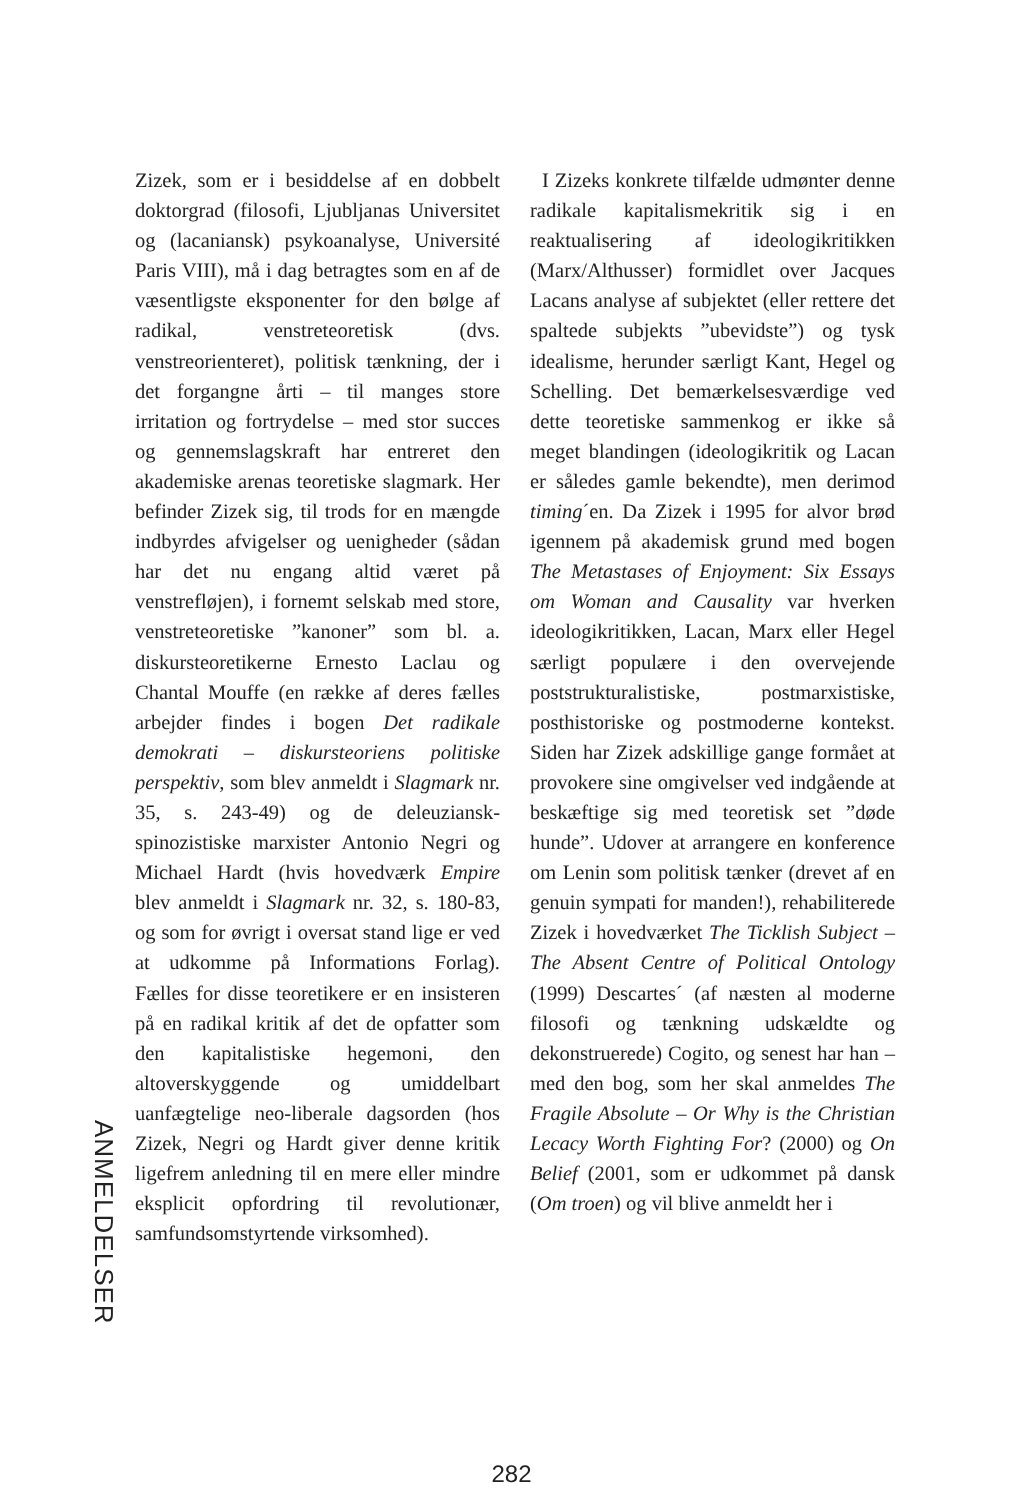Zizek, som er i besiddelse af en dobbelt doktorgrad (filosofi, Ljubljanas Universitet og (lacaniansk) psykoanalyse, Université Paris VIII), må i dag betragtes som en af de væsentligste eksponenter for den bølge af radikal, venstreteoretisk (dvs. venstreorienteret), politisk tænkning, der i det forgangne årti – til manges store irritation og fortrydelse – med stor succes og gennemslagskraft har entreret den akademiske arenas teoretiske slagmark. Her befinder Zizek sig, til trods for en mængde indbyrdes afvigelser og uenigheder (sådan har det nu engang altid været på venstrefløjen), i fornemt selskab med store, venstreteoretiske ”kanoner” som bl. a. diskursteoretikerne Ernesto Laclau og Chantal Mouffe (en række af deres fælles arbejder findes i bogen Det radikale demokrati – diskursteoriens politiske perspektiv, som blev anmeldt i Slagmark nr. 35, s. 243-49) og de deleuziansk-spinozistiske marxister Antonio Negri og Michael Hardt (hvis hovedværk Empire blev anmeldt i Slagmark nr. 32, s. 180-83, og som for øvrigt i oversat stand lige er ved at udkomme på Informations Forlag). Fælles for disse teoretikere er en insisteren på en radikal kritik af det de opfatter som den kapitalistiske hegemoni, den altoverskyggende og umiddelbart uanfægtelige neo-liberale dagsorden (hos Zizek, Negri og Hardt giver denne kritik ligefrem anledning til en mere eller mindre eksplicit opfordring til revolutionær, samfundsomstyrtende virksomhed).
I Zizeks konkrete tilfælde udmønter denne radikale kapitalismekritik sig i en reaktualisering af ideologikritikken (Marx/Althusser) formidlet over Jacques Lacans analyse af subjektet (eller rettere det spaltede subjekts ”ubevidste”) og tysk idealisme, herunder særligt Kant, Hegel og Schelling. Det bemærkelsesværdige ved dette teoretiske sammenkog er ikke så meget blandingen (ideologikritik og Lacan er således gamle bekendte), men derimod timing´en. Da Zizek i 1995 for alvor brød igennem på akademisk grund med bogen The Metastases of Enjoyment: Six Essays om Woman and Causality var hverken ideologikritikken, Lacan, Marx eller Hegel særligt populære i den overvejende poststrukturalistiske, postmarxistiske, posthistoriske og postmoderne kontekst. Siden har Zizek adskillige gange formået at provokere sine omgivelser ved indgående at beskæftige sig med teoretisk set ”døde hunde”. Udover at arrangere en konference om Lenin som politisk tænker (drevet af en genuin sympati for manden!), rehabiliterede Zizek i hovedværket The Ticklish Subject – The Absent Centre of Political Ontology (1999) Descartes´ (af næsten al moderne filosofi og tænkning udskældte og dekonstruerede) Cogito, og senest har han – med den bog, som her skal anmeldes The Fragile Absolute – Or Why is the Christian Lecacy Worth Fighting For? (2000) og On Belief (2001, som er udkommet på dansk (Om troen) og vil blive anmeldt her i
ANMELDELSER
282